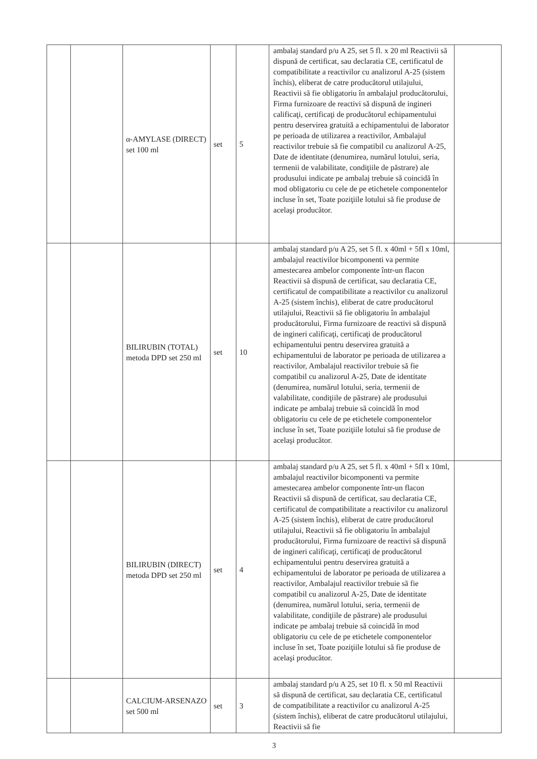| | | α-AMYLASE (DIRECT) set 100 ml | set | 5 | ambalaj standard p/u A 25, set 5 fl. x 20 ml Reactivii să dispună de certificat, sau declaratia CE, certificatul de compatibilitate a reactivilor cu analizorul A-25 (sistem închis), eliberat de catre producătorul utilajului, Reactivii să fie obligatoriu în ambalajul producătorului, Firma furnizoare de reactivi să dispună de ingineri calificaţi, certificaţi de producătorul echipamentului pentru deservirea gratuită a echipamentului de laborator pe perioada de utilizarea a reactivilor, Ambalajul reactivilor trebuie să fie compatibil cu analizorul A-25, Date de identitate (denumirea, numărul lotului, seria, termenii de valabilitate, condiţiile de păstrare) ale produsului indicate pe ambalaj trebuie să coincidă în mod obligatoriu cu cele de pe etichetele componentelor incluse în set, Toate poziţiile lotului să fie produse de acelaşi producător. | |
| | | BILIRUBIN (TOTAL) metoda DPD set 250 ml | set | 10 | ambalaj standard p/u A 25, set 5 fl. x 40ml + 5fl x 10ml, ambalajul reactivilor bicomponenti va permite amestecarea ambelor componente într-un flacon Reactivii să dispună de certificat, sau declaratia CE, certificatul de compatibilitate a reactivilor cu analizorul A-25 (sistem închis), eliberat de catre producătorul utilajului, Reactivii să fie obligatoriu în ambalajul producătorului, Firma furnizoare de reactivi să dispună de ingineri calificaţi, certificaţi de producătorul echipamentului pentru deservirea gratuită a echipamentului de laborator pe perioada de utilizarea a reactivilor, Ambalajul reactivilor trebuie să fie compatibil cu analizorul A-25, Date de identitate (denumirea, numărul lotului, seria, termenii de valabilitate, condiţiile de păstrare) ale produsului indicate pe ambalaj trebuie să coincidă în mod obligatoriu cu cele de pe etichetele componentelor incluse în set, Toate poziţiile lotului să fie produse de acelaşi producător. | |
| | | BILIRUBIN (DIRECT) metoda DPD set 250 ml | set | 4 | ambalaj standard p/u A 25, set 5 fl. x 40ml + 5fl x 10ml, ambalajul reactivilor bicomponenti va permite amestecarea ambelor componente într-un flacon Reactivii să dispună de certificat, sau declaratia CE, certificatul de compatibilitate a reactivilor cu analizorul A-25 (sistem închis), eliberat de catre producătorul utilajului, Reactivii să fie obligatoriu în ambalajul producătorului, Firma furnizoare de reactivi să dispună de ingineri calificaţi, certificaţi de producătorul echipamentului pentru deservirea gratuită a echipamentului de laborator pe perioada de utilizarea a reactivilor, Ambalajul reactivilor trebuie să fie compatibil cu analizorul A-25, Date de identitate (denumirea, numărul lotului, seria, termenii de valabilitate, condiţiile de păstrare) ale produsului indicate pe ambalaj trebuie să coincidă în mod obligatoriu cu cele de pe etichetele componentelor incluse în set, Toate poziţiile lotului să fie produse de acelaşi producător. | |
| | | CALCIUM-ARSENAZO set 500 ml | set | 3 | ambalaj standard p/u A 25, set 10 fl. x 50 ml Reactivii să dispună de certificat, sau declaratia CE, certificatul de compatibilitate a reactivilor cu analizorul A-25 (sistem închis), eliberat de catre producătorul utilajului, Reactivii să fie | |
3